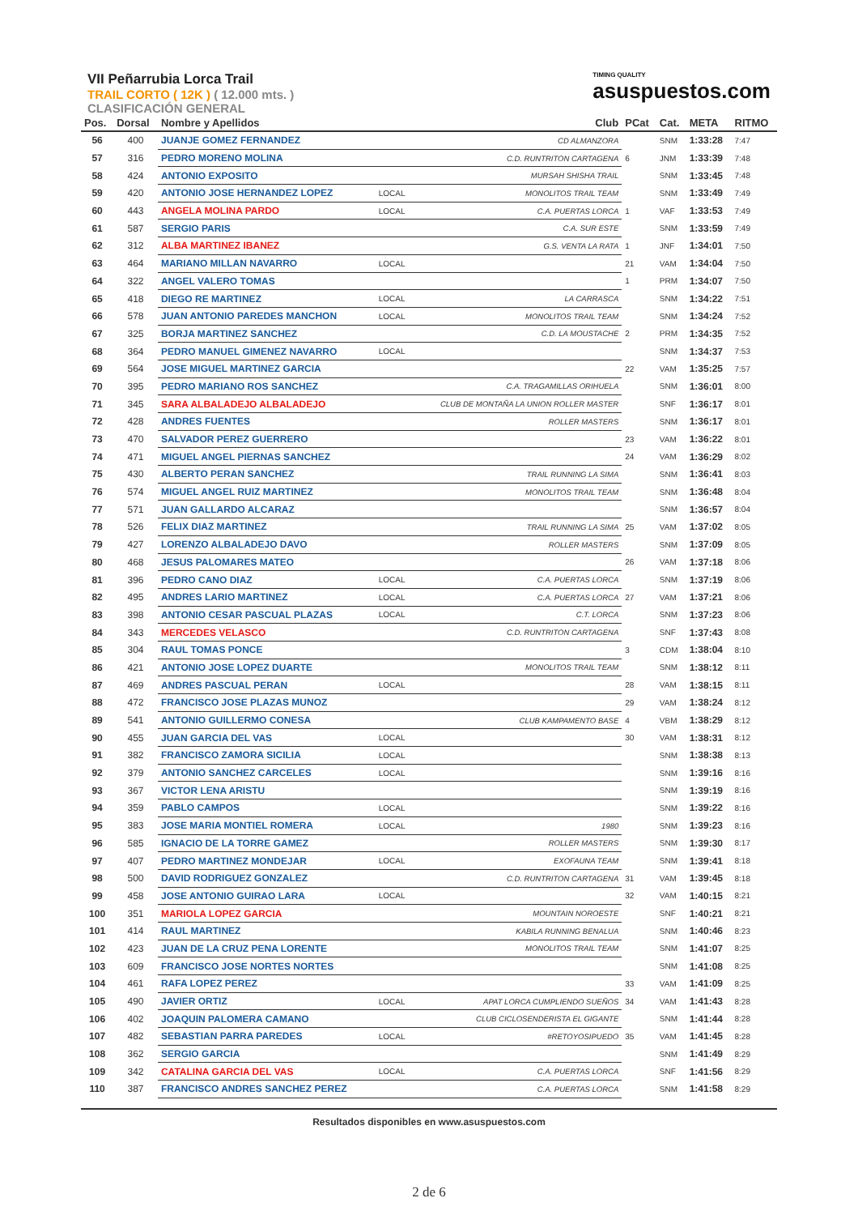VII Peñarrubia Lorca Trail
TRAIL CORTO ( 12K ) ( 12.000 mts. )
CLASIFICACIÓN GENERAL
TIMING QUALITY
asuspuestos.com
| Pos. | Dorsal | Nombre y Apellidos | | Club | PCat | Cat. | META | RITMO |
| --- | --- | --- | --- | --- | --- | --- | --- | --- |
| 56 | 400 | JUANJE GOMEZ FERNANDEZ | | CD ALMANZORA | | SNM | 1:33:28 | 7:47 |
| 57 | 316 | PEDRO MORENO MOLINA | | C.D. RUNTRITON CARTAGENA | 6 | JNM | 1:33:39 | 7:48 |
| 58 | 424 | ANTONIO EXPOSITO | | MURSAH SHISHA TRAIL | | SNM | 1:33:45 | 7:48 |
| 59 | 420 | ANTONIO JOSE HERNANDEZ LOPEZ | LOCAL | MONOLITOS TRAIL TEAM | | SNM | 1:33:49 | 7:49 |
| 60 | 443 | ANGELA MOLINA PARDO | LOCAL | C.A. PUERTAS LORCA | 1 | VAF | 1:33:53 | 7:49 |
| 61 | 587 | SERGIO PARIS | | C.A. SUR ESTE | | SNM | 1:33:59 | 7:49 |
| 62 | 312 | ALBA MARTINEZ IBANEZ | | G.S. VENTA LA RATA | 1 | JNF | 1:34:01 | 7:50 |
| 63 | 464 | MARIANO MILLAN NAVARRO | LOCAL | | 21 | VAM | 1:34:04 | 7:50 |
| 64 | 322 | ANGEL VALERO TOMAS | | | 1 | PRM | 1:34:07 | 7:50 |
| 65 | 418 | DIEGO RE MARTINEZ | LOCAL | LA CARRASCA | | SNM | 1:34:22 | 7:51 |
| 66 | 578 | JUAN ANTONIO PAREDES MANCHON | LOCAL | MONOLITOS TRAIL TEAM | | SNM | 1:34:24 | 7:52 |
| 67 | 325 | BORJA MARTINEZ SANCHEZ | | C.D. LA MOUSTACHE | 2 | PRM | 1:34:35 | 7:52 |
| 68 | 364 | PEDRO MANUEL GIMENEZ NAVARRO | LOCAL | | | SNM | 1:34:37 | 7:53 |
| 69 | 564 | JOSE MIGUEL MARTINEZ GARCIA | | | 22 | VAM | 1:35:25 | 7:57 |
| 70 | 395 | PEDRO MARIANO ROS SANCHEZ | | C.A. TRAGAMILLAS ORIHUELA | | SNM | 1:36:01 | 8:00 |
| 71 | 345 | SARA ALBALADEJO ALBALADEJO | | CLUB DE MONTAÑA LA UNION ROLLER MASTER | | SNF | 1:36:17 | 8:01 |
| 72 | 428 | ANDRES FUENTES | | ROLLER MASTERS | | SNM | 1:36:17 | 8:01 |
| 73 | 470 | SALVADOR PEREZ GUERRERO | | | 23 | VAM | 1:36:22 | 8:01 |
| 74 | 471 | MIGUEL ANGEL PIERNAS SANCHEZ | | | 24 | VAM | 1:36:29 | 8:02 |
| 75 | 430 | ALBERTO PERAN SANCHEZ | | TRAIL RUNNING LA SIMA | | SNM | 1:36:41 | 8:03 |
| 76 | 574 | MIGUEL ANGEL RUIZ MARTINEZ | | MONOLITOS TRAIL TEAM | | SNM | 1:36:48 | 8:04 |
| 77 | 571 | JUAN GALLARDO ALCARAZ | | | | SNM | 1:36:57 | 8:04 |
| 78 | 526 | FELIX DIAZ MARTINEZ | | TRAIL RUNNING LA SIMA | 25 | VAM | 1:37:02 | 8:05 |
| 79 | 427 | LORENZO ALBALADEJO DAVO | | ROLLER MASTERS | | SNM | 1:37:09 | 8:05 |
| 80 | 468 | JESUS PALOMARES MATEO | | | 26 | VAM | 1:37:18 | 8:06 |
| 81 | 396 | PEDRO CANO DIAZ | LOCAL | C.A. PUERTAS LORCA | | SNM | 1:37:19 | 8:06 |
| 82 | 495 | ANDRES LARIO MARTINEZ | LOCAL | C.A. PUERTAS LORCA | 27 | VAM | 1:37:21 | 8:06 |
| 83 | 398 | ANTONIO CESAR PASCUAL PLAZAS | LOCAL | C.T. LORCA | | SNM | 1:37:23 | 8:06 |
| 84 | 343 | MERCEDES VELASCO | | C.D. RUNTRITON CARTAGENA | | SNF | 1:37:43 | 8:08 |
| 85 | 304 | RAUL TOMAS PONCE | | | 3 | CDM | 1:38:04 | 8:10 |
| 86 | 421 | ANTONIO JOSE LOPEZ DUARTE | | MONOLITOS TRAIL TEAM | | SNM | 1:38:12 | 8:11 |
| 87 | 469 | ANDRES PASCUAL PERAN | LOCAL | | 28 | VAM | 1:38:15 | 8:11 |
| 88 | 472 | FRANCISCO JOSE PLAZAS MUNOZ | | | 29 | VAM | 1:38:24 | 8:12 |
| 89 | 541 | ANTONIO GUILLERMO CONESA | | CLUB KAMPAMENTO BASE | 4 | VBM | 1:38:29 | 8:12 |
| 90 | 455 | JUAN GARCIA DEL VAS | LOCAL | | 30 | VAM | 1:38:31 | 8:12 |
| 91 | 382 | FRANCISCO ZAMORA SICILIA | LOCAL | | | SNM | 1:38:38 | 8:13 |
| 92 | 379 | ANTONIO SANCHEZ CARCELES | LOCAL | | | SNM | 1:39:16 | 8:16 |
| 93 | 367 | VICTOR LENA ARISTU | | | | SNM | 1:39:19 | 8:16 |
| 94 | 359 | PABLO CAMPOS | LOCAL | | | SNM | 1:39:22 | 8:16 |
| 95 | 383 | JOSE MARIA MONTIEL ROMERA | LOCAL | 1980 | | SNM | 1:39:23 | 8:16 |
| 96 | 585 | IGNACIO DE LA TORRE GAMEZ | | ROLLER MASTERS | | SNM | 1:39:30 | 8:17 |
| 97 | 407 | PEDRO MARTINEZ MONDEJAR | LOCAL | EXOFAUNA TEAM | | SNM | 1:39:41 | 8:18 |
| 98 | 500 | DAVID RODRIGUEZ GONZALEZ | | C.D. RUNTRITON CARTAGENA | 31 | VAM | 1:39:45 | 8:18 |
| 99 | 458 | JOSE ANTONIO GUIRAO LARA | LOCAL | | 32 | VAM | 1:40:15 | 8:21 |
| 100 | 351 | MARIOLA LOPEZ GARCIA | | MOUNTAIN NOROESTE | | SNF | 1:40:21 | 8:21 |
| 101 | 414 | RAUL MARTINEZ | | KABILA RUNNING BENALUA | | SNM | 1:40:46 | 8:23 |
| 102 | 423 | JUAN DE LA CRUZ PENA LORENTE | | MONOLITOS TRAIL TEAM | | SNM | 1:41:07 | 8:25 |
| 103 | 609 | FRANCISCO JOSE NORTES NORTES | | | | SNM | 1:41:08 | 8:25 |
| 104 | 461 | RAFA LOPEZ PEREZ | | | 33 | VAM | 1:41:09 | 8:25 |
| 105 | 490 | JAVIER ORTIZ | LOCAL | APAT LORCA CUMPLIENDO SUEÑOS | 34 | VAM | 1:41:43 | 8:28 |
| 106 | 402 | JOAQUIN PALOMERA CAMANO | | CLUB CICLOSENDERISTA EL GIGANTE | | SNM | 1:41:44 | 8:28 |
| 107 | 482 | SEBASTIAN PARRA PAREDES | LOCAL | #RETOYOSIPUEDO | 35 | VAM | 1:41:45 | 8:28 |
| 108 | 362 | SERGIO GARCIA | | | | SNM | 1:41:49 | 8:29 |
| 109 | 342 | CATALINA GARCIA DEL VAS | LOCAL | C.A. PUERTAS LORCA | | SNF | 1:41:56 | 8:29 |
| 110 | 387 | FRANCISCO ANDRES SANCHEZ PEREZ | | C.A. PUERTAS LORCA | | SNM | 1:41:58 | 8:29 |
Resultados disponibles en www.asuspuestos.com
2 de 6